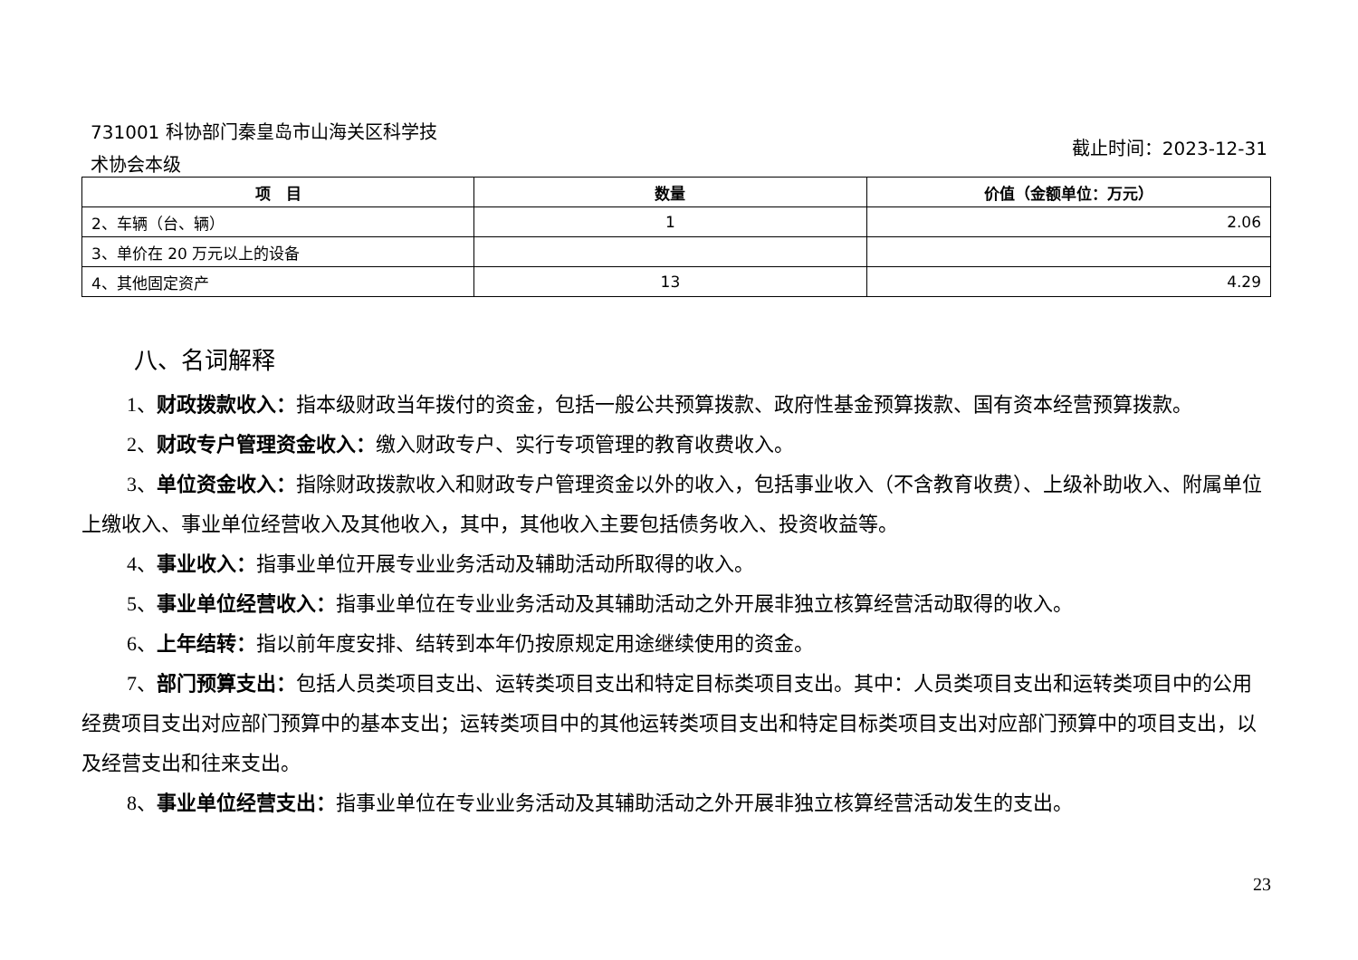731001 科协部门秦皇岛市山海关区科学技
术协会本级
截止时间：2023-12-31
| 项 目 | 数量 | 价值（金额单位：万元） |
| --- | --- | --- |
| 2、车辆（台、辆） | 1 | 2.06 |
| 3、单价在 20 万元以上的设备 | | |
| 4、其他固定资产 | 13 | 4.29 |
八、名词解释
1、财政拨款收入：指本级财政当年拨付的资金，包括一般公共预算拨款、政府性基金预算拨款、国有资本经营预算拨款。
2、财政专户管理资金收入：缴入财政专户、实行专项管理的教育收费收入。
3、单位资金收入：指除财政拨款收入和财政专户管理资金以外的收入，包括事业收入（不含教育收费）、上级补助收入、附属单位上缴收入、事业单位经营收入及其他收入，其中，其他收入主要包括债务收入、投资收益等。
4、事业收入：指事业单位开展专业业务活动及辅助活动所取得的收入。
5、事业单位经营收入：指事业单位在专业业务活动及其辅助活动之外开展非独立核算经营活动取得的收入。
6、上年结转：指以前年度安排、结转到本年仍按原规定用途继续使用的资金。
7、部门预算支出：包括人员类项目支出、运转类项目支出和特定目标类项目支出。其中：人员类项目支出和运转类项目中的公用经费项目支出对应部门预算中的基本支出；运转类项目中的其他运转类项目支出和特定目标类项目支出对应部门预算中的项目支出，以及经营支出和往来支出。
8、事业单位经营支出：指事业单位在专业业务活动及其辅助活动之外开展非独立核算经营活动发生的支出。
23